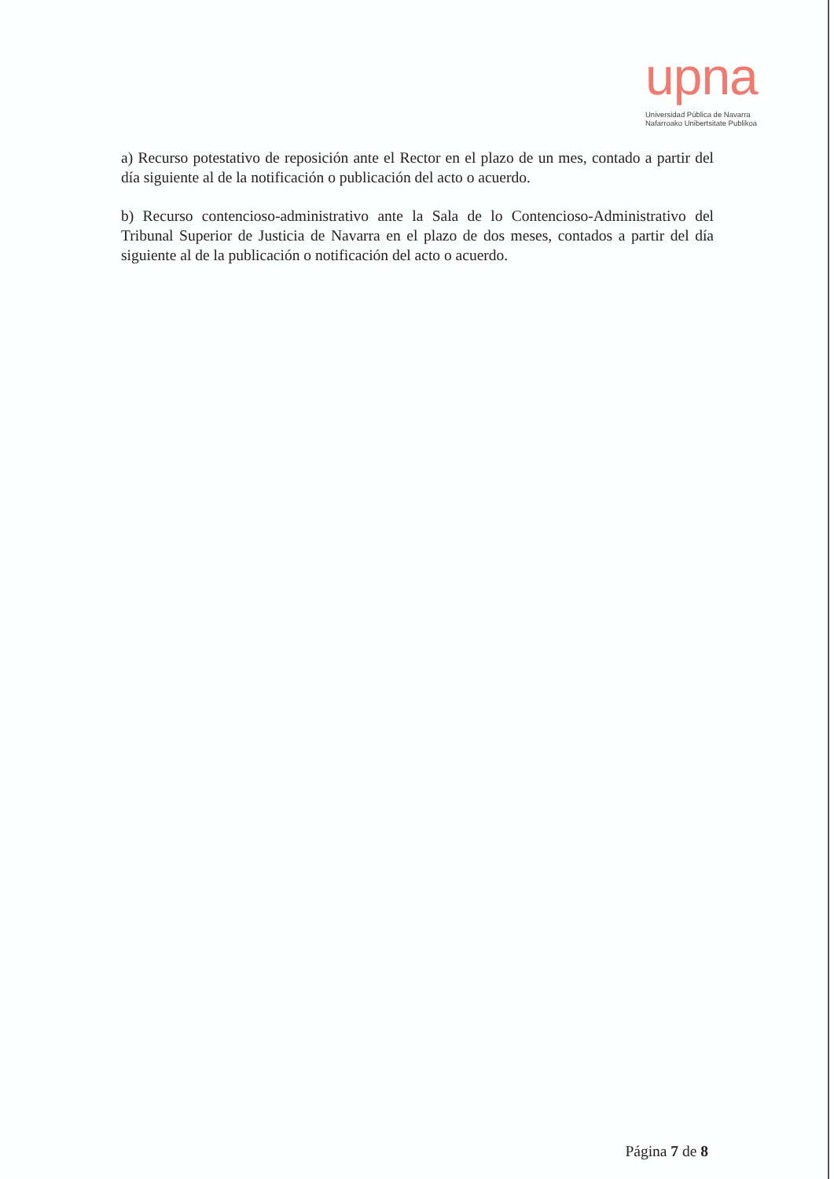upna
Universidad Pública de Navarra
Nafarroako Unibertsitate Publikoa
a) Recurso potestativo de reposición ante el Rector en el plazo de un mes, contado a partir del día siguiente al de la notificación o publicación del acto o acuerdo.
b) Recurso contencioso-administrativo ante la Sala de lo Contencioso-Administrativo del Tribunal Superior de Justicia de Navarra en el plazo de dos meses, contados a partir del día siguiente al de la publicación o notificación del acto o acuerdo.
Página 7 de 8